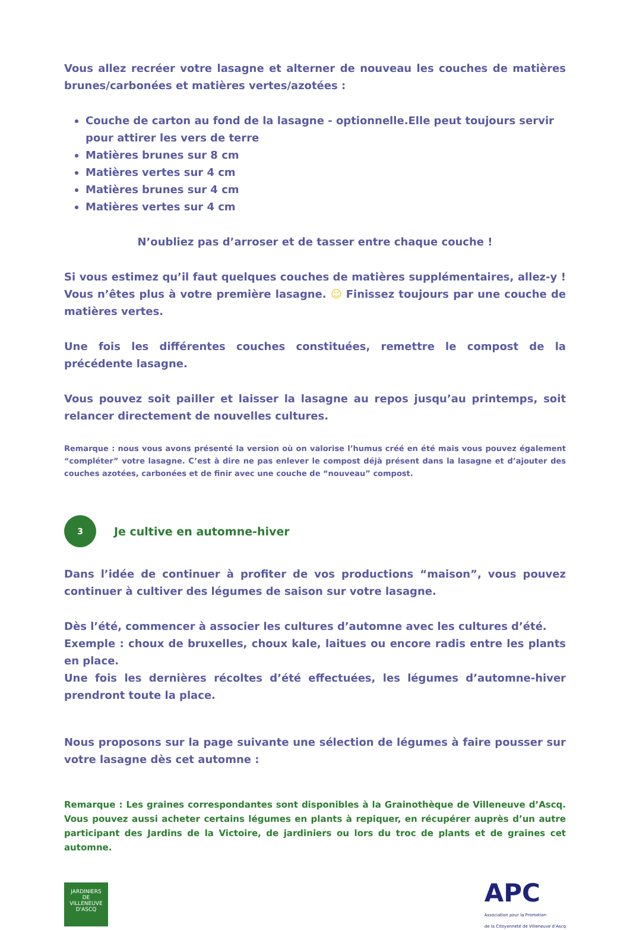Vous allez recréer votre lasagne et alterner de nouveau les couches de matières brunes/carbonées et matières vertes/azotées :
Couche de carton au fond de la lasagne - optionnelle.Elle peut toujours servir pour attirer les vers de terre
Matières brunes sur 8 cm
Matières vertes sur 4 cm
Matières brunes sur 4 cm
Matières vertes sur 4 cm
N’oubliez pas d’arroser et de tasser entre chaque couche !
Si vous estimez qu’il faut quelques couches de matières supplémentaires, allez-y ! Vous n’êtes plus à votre première lasagne. ☺ Finissez toujours par une couche de matières vertes.
Une fois les différentes couches constituées, remettre le compost de la précédente lasagne.
Vous pouvez soit pailler et laisser la lasagne au repos jusqu’au printemps, soit relancer directement de nouvelles cultures.
Remarque : nous vous avons présenté la version où on valorise l’humus créé en été mais vous pouvez également “compléter” votre lasagne. C’est à dire ne pas enlever le compost déjà présent dans la lasagne et d’ajouter des couches azotées, carbonées et de finir avec une couche de “nouveau” compost.
3
Je cultive en automne-hiver
Dans l’idée de continuer à profiter de vos productions “maison”, vous pouvez continuer à cultiver des légumes de saison sur votre lasagne.
Dès l’été, commencer à associer les cultures d’automne avec les cultures d’été.
Exemple : choux de bruxelles, choux kale, laitues ou encore radis entre les plants en place.
Une fois les dernières récoltes d’été effectuées, les légumes d’automne-hiver prendront toute la place.
Nous proposons sur la page suivante une sélection de légumes à faire pousser sur votre lasagne dès cet automne :
Remarque : Les graines correspondantes sont disponibles à la Grainothèque de Villeneuve d’Ascq. Vous pouvez aussi acheter certains légumes en plants à repiquer, en récupérer auprès d’un autre participant des Jardins de la Victoire, de jardiniers ou lors du troc de plants et de graines cet automne.
JARDINIERS
DE
VILLENEUVE D'ASCQ
APC
Association pour la Promotion
de la Citoyenneté de Villeneuve d’Ascq